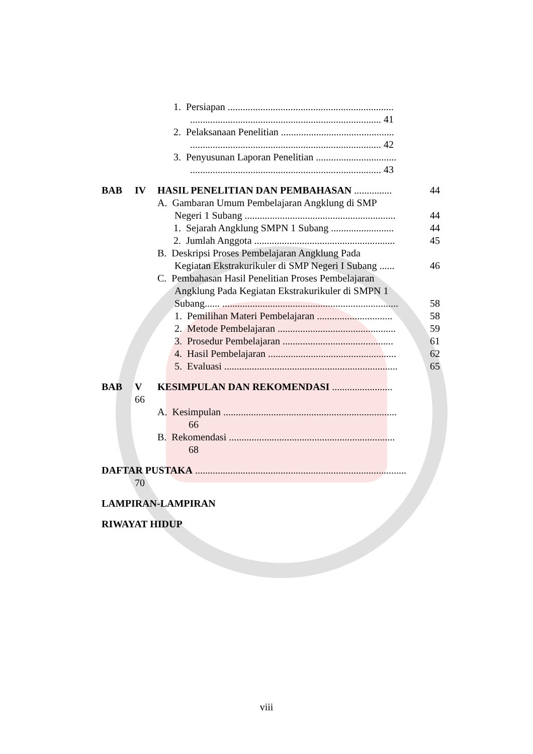1. Persiapan ..................................................................
............................................................................ 41
2. Pelaksanaan Penelitian .............................................
............................................................................ 42
3. Penyusunan Laporan Penelitian ................................
............................................................................ 43
BAB IV HASIL PENELITIAN DAN PEMBAHASAN ............... 44
A. Gambaran Umum Pembelajaran Angklung di SMP
Negeri 1 Subang ............................................................ 44
1. Sejarah Angklung SMPN 1 Subang ......................... 44
2. Jumlah Anggota ........................................................ 45
B. Deskripsi Proses Pembelajaran Angklung Pada
Kegiatan Ekstrakurikuler di SMP Negeri I Subang ...... 46
C. Pembahasan Hasil Penelitian Proses Pembelajaran
Angklung Pada Kegiatan Ekstrakurikuler di SMPN 1
Subang...... ...................................................................... 58
1. Pemilihan Materi Pembelajaran .............................. 58
2. Metode Pembelajaran ............................................... 59
3. Prosedur Pembelajaran ............................................ 61
4. Hasil Pembelajaran ................................................... 62
5. Evaluasi ..................................................................... 65
BAB V KESIMPULAN DAN REKOMENDASI ........................
66
A. Kesimpulan .....................................................................
66
B. Rekomendasi ..................................................................
68
DAFTAR PUSTAKA ....................................................................................
70
LAMPIRAN-LAMPIRAN RIWAYAT HIDUP
viii